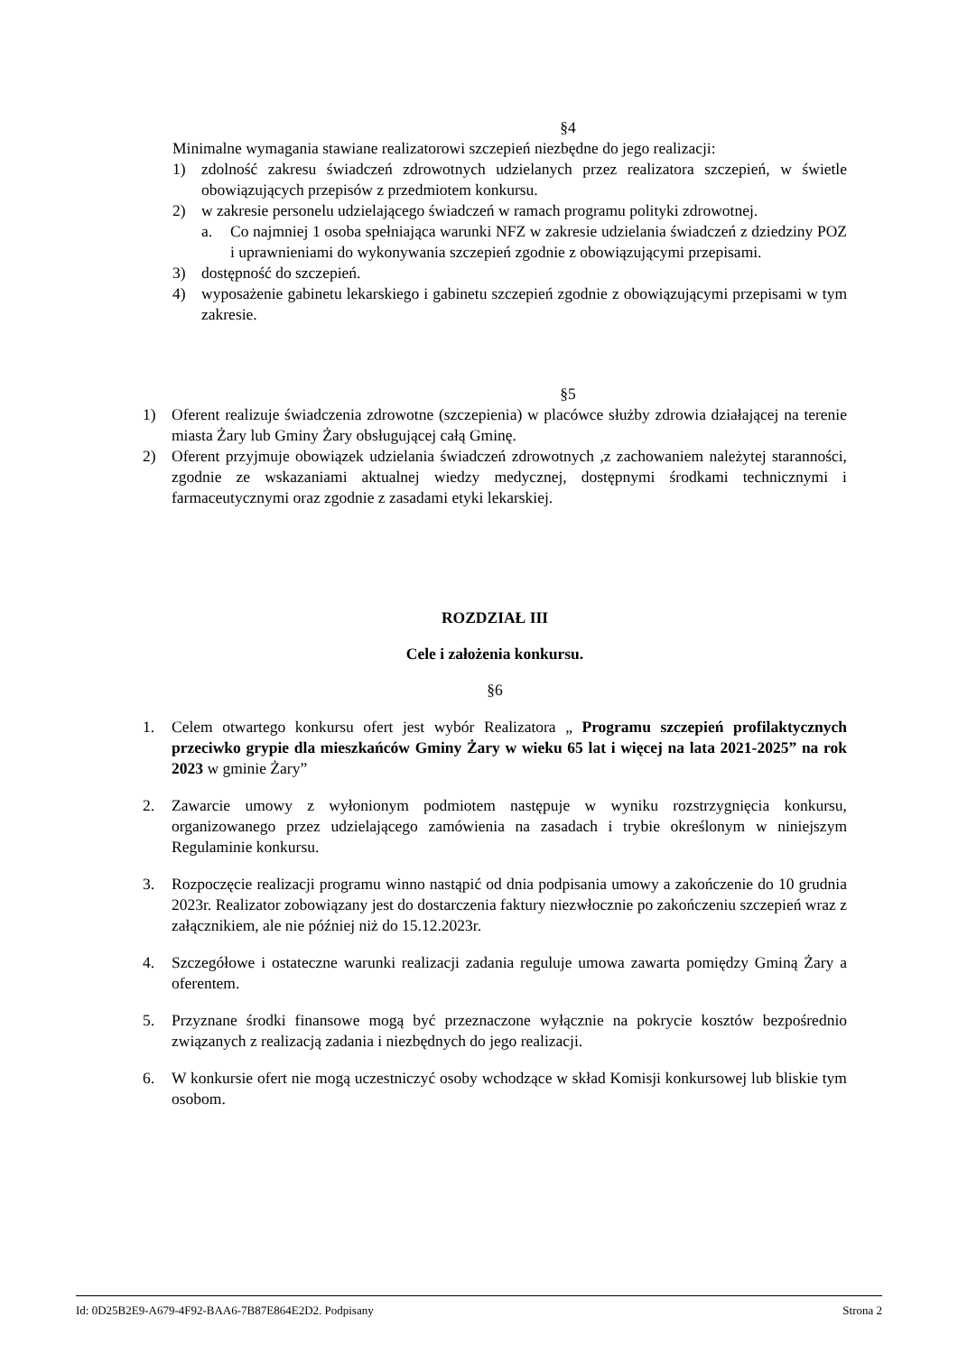§4
Minimalne wymagania stawiane realizatorowi szczepień niezbędne do jego realizacji:
1) zdolność zakresu świadczeń zdrowotnych udzielanych przez realizatora szczepień, w świetle obowiązujących przepisów z przedmiotem konkursu.
2) w zakresie personelu udzielającego świadczeń w ramach programu polityki zdrowotnej.
a. Co najmniej 1 osoba spełniająca warunki NFZ w zakresie udzielania świadczeń z dziedziny POZ i uprawnieniami do wykonywania szczepień zgodnie z obowiązującymi przepisami.
3) dostępność do szczepień.
4) wyposażenie gabinetu lekarskiego i gabinetu szczepień zgodnie z obowiązującymi przepisami w tym zakresie.
§5
1) Oferent realizuje świadczenia zdrowotne (szczepienia) w placówce służby zdrowia działającej na terenie miasta Żary lub Gminy Żary obsługującej całą Gminę.
2) Oferent przyjmuje obowiązek udzielania świadczeń zdrowotnych ,z zachowaniem należytej staranności, zgodnie ze wskazaniami aktualnej wiedzy medycznej, dostępnymi środkami technicznymi i farmaceutycznymi oraz zgodnie z zasadami etyki lekarskiej.
ROZDZIAŁ III
Cele i założenia konkursu.
§6
1. Celem otwartego konkursu ofert jest wybór Realizatora „ Programu szczepień profilaktycznych przeciwko grypie dla mieszkańców Gminy Żary w wieku 65 lat i więcej na lata 2021-2025” na rok 2023 w gminie Żary”
2. Zawarcie umowy z wyłonionym podmiotem następuje w wyniku rozstrzygnięcia konkursu, organizowanego przez udzielającego zamówienia na zasadach i trybie określonym w niniejszym Regulaminie konkursu.
3. Rozpoczęcie realizacji programu winno nastąpić od dnia podpisania umowy a zakończenie do 10 grudnia 2023r. Realizator zobowiązany jest do dostarczenia faktury niezwłocznie po zakończeniu szczepień wraz z załącznikiem, ale nie później niż do 15.12.2023r.
4. Szczegółowe i ostateczne warunki realizacji zadania reguluje umowa zawarta pomiędzy Gminą Żary a oferentem.
5. Przyznane środki finansowe mogą być przeznaczone wyłącznie na pokrycie kosztów bezpośrednio związanych z realizacją zadania i niezbędnych do jego realizacji.
6. W konkursie ofert nie mogą uczestniczyć osoby wchodzące w skład Komisji konkursowej lub bliskie tym osobom.
Id: 0D25B2E9-A679-4F92-BAA6-7B87E864E2D2. Podpisany Strona 2